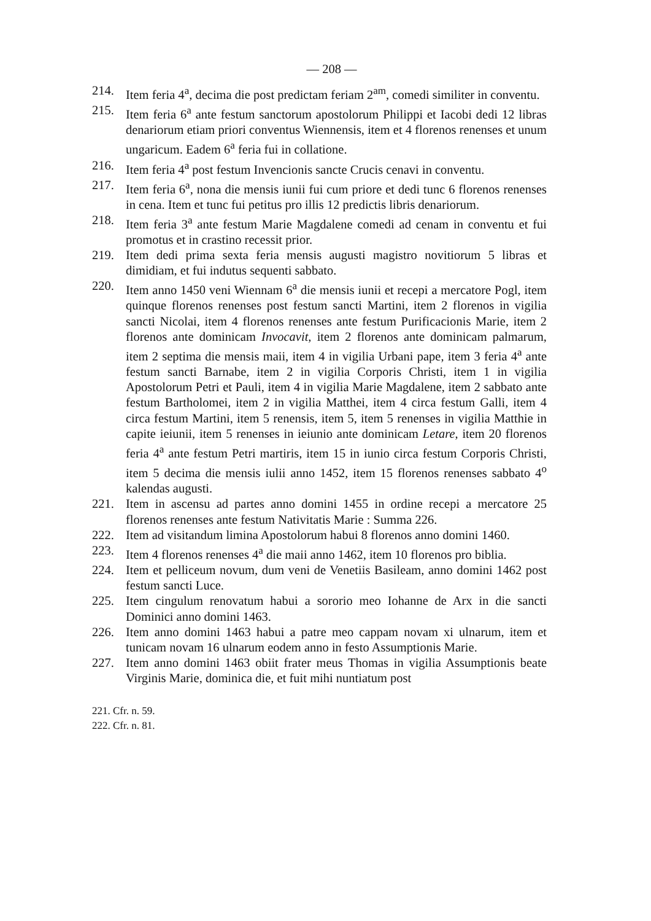— 208 —
214. Item feria 4<sup>a</sup>, decima die post predictam feriam 2<sup>am</sup>, comedi similiter in conventu.
215. Item feria 6<sup>a</sup> ante festum sanctorum apostolorum Philippi et Iacobi dedi 12 libras denariorum etiam priori conventus Wiennensis, item et 4 florenos renenses et unum ungaricum. Eadem 6<sup>a</sup> feria fui in collatione.
216. Item feria 4<sup>a</sup> post festum Invencionis sancte Crucis cenavi in conventu.
217. Item feria 6<sup>a</sup>, nona die mensis iunii fui cum priore et dedi tunc 6 florenos renenses in cena. Item et tunc fui petitus pro illis 12 predictis libris denariorum.
218. Item feria 3<sup>a</sup> ante festum Marie Magdalene comedi ad cenam in conventu et fui promotus et in crastino recessit prior.
219. Item dedi prima sexta feria mensis augusti magistro novitiorum 5 libras et dimidiam, et fui indutus sequenti sabbato.
220. Item anno 1450 veni Wiennam 6<sup>a</sup> die mensis iunii et recepi a mercatore Pogl, item quinque florenos renenses post festum sancti Martini, item 2 florenos in vigilia sancti Nicolai, item 4 florenos renenses ante festum Purificacionis Marie, item 2 florenos ante dominicam Invocavit, item 2 florenos ante dominicam palmarum, item 2 septima die mensis maii, item 4 in vigilia Urbani pape, item 3 feria 4<sup>a</sup> ante festum sancti Barnabe, item 2 in vigilia Corporis Christi, item 1 in vigilia Apostolorum Petri et Pauli, item 4 in vigilia Marie Magdalene, item 2 sabbato ante festum Bartholomei, item 2 in vigilia Matthei, item 4 circa festum Galli, item 4 circa festum Martini, item 5 renensis, item 5, item 5 renenses in vigilia Matthie in capite ieiunii, item 5 renenses in ieiunio ante dominicam Letare, item 20 florenos feria 4<sup>a</sup> ante festum Petri martiris, item 15 in iunio circa festum Corporis Christi, item 5 decima die mensis iulii anno 1452, item 15 florenos renenses sabbato 4<sup>o</sup> kalendas augusti.
221. Item in ascensu ad partes anno domini 1455 in ordine recepi a mercatore 25 florenos renenses ante festum Nativitatis Marie : Summa 226.
222. Item ad visitandum limina Apostolorum habui 8 florenos anno domini 1460.
223. Item 4 florenos renenses 4<sup>a</sup> die maii anno 1462, item 10 florenos pro biblia.
224. Item et pelliceum novum, dum veni de Venetiis Basileam, anno domini 1462 post festum sancti Luce.
225. Item cingulum renovatum habui a sororio meo Iohanne de Arx in die sancti Dominici anno domini 1463.
226. Item anno domini 1463 habui a patre meo cappam novam xi ulnarum, item et tunicam novam 16 ulnarum eodem anno in festo Assumptionis Marie.
227. Item anno domini 1463 obiit frater meus Thomas in vigilia Assumptionis beate Virginis Marie, dominica die, et fuit mihi nuntiatum post
221. Cfr. n. 59.
222. Cfr. n. 81.